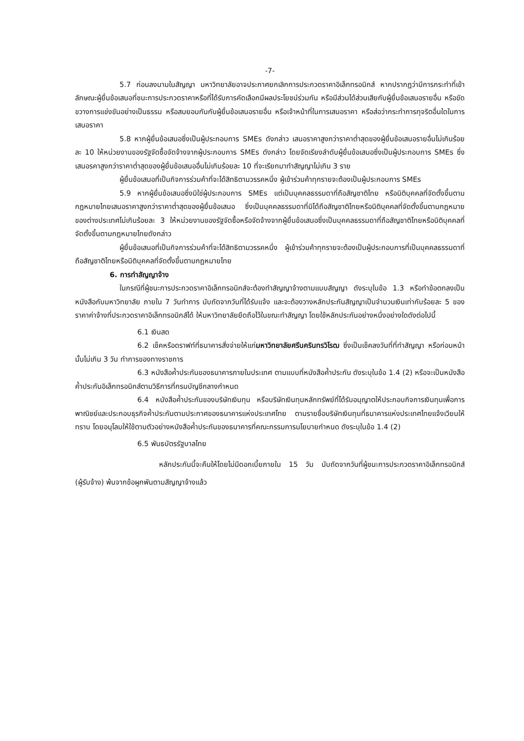-7-
5.7 ก่อนลงนามในสัญญา มหาวิทยาลัยอาจประกาศยกเลิกการประกวดราคาอิเล็กทรอนิกส์ หากปรากฏว่ามีการกระทำที่เข้าลักษณะผู้ยื่นข้อเสนอที่ชนะการประกวดราคาหรือที่ได้รับการคัดเลือกมีผลประโยชน์ร่วมกัน หรือมีส่วนได้ส่วนเสียกับผู้ยื่นข้อเสนอรายอื่น หรือขัดขวางการแข่งขันอย่างเป็นธรรม หรือสมยอมกันกับผู้ยื่นข้อเสนอรายอื่น หรือเจ้าหน้าที่ในการเสนอราคา หรือส่อว่ากระทำการทุจริตอื่นใดในการเสนอราคา
5.8 หากผู้ยื่นข้อเสนอซึ่งเป็นผู้ประกอบการ SMEs ดังกล่าว เสนอราคาสูงกว่าราคาต่ำสุดของผู้ยื่นข้อเสนอรายอื่นไม่เกินร้อยละ 10 ให้หน่วยงานของรัฐจัดซื้อจัดจ้างจากผู้ประกอบการ SMEs ดังกล่าว โดยจัดเรียงลำดับผู้ยื่นข้อเสนอซึ่งเป็นผู้ประกอบการ SMEs ซึ่งเสนอรคาสูงกว่าราคาต่ำสุดของผู้ยื่นข้อเสนออื่นไม่เกินร้อยละ 10 ที่จะเรียกมาทำสัญญาไม่เกิน 3 ราย
ผู้ยื่นข้อเสนอที่เป็นกิจการร่วมค้าที่จะได้สิทธิตามวรรคหนึ่ง ผู้เข้าร่วมค้าทุกรายจะต้องเป็นผู้ประกอบการ SMEs
5.9 หากผู้ยื่นข้อเสนอซึ่งมิใช่ผู้ประกอบการ SMEs แต่เป็นบุคคลธรรมดาที่ถือสัญชาติไทย หรือนิติบุคคลที่จัดตั้งขึ้นตามกฎหมายไทยเสนอราคาสูงกว่าราคาต่ำสุดของผู้ยื่นข้อเสนอ ซึ่งเป็นบุคคลธรรมดาที่มิได้ถือสัญชาติไทยหรือนิติบุคคลที่จัดตั้งขึ้นตามกฎหมายของต่างประเทศไม่เกินร้อยละ 3 ให้หน่วยงานของรัฐจัดซื้อหรือจัดจ้างจากผู้ยื่นข้อเสนอซึ่งเป็นบุคคลธรรมดาที่ถือสัญชาติไทยหรือนิติบุคคลที่จัดตั้งขึ้นตามกฎหมายไทยดังกล่าว
ผู้ยื่นข้อเสนอที่เป็นกิจการร่วมค้าที่จะได้สิทธิตามวรรคหนึ่ง ผู้เข้าร่วมค้าทุกรายจะต้องเป็นผู้ประกอบการที่เป็นบุคคลธรรมดาที่ถือสัญชาติไทยหรือนิติบุคคลที่จัดตั้งขึ้นตามกฎหมายไทย
6. การทำสัญญาจ้าง
ในกรณีที่ผู้ชนะการประกวดราคาอิเล็กทรอนิกส์จะต้องทำสัญญาจ้างตามแบบสัญญา ดังระบุในข้อ 1.3 หรือทำข้อตกลงเป็นหนังสือกับมหาวิทยาลัย ภายใน 7 วันทำการ นับถัดจากวันที่ได้รับแจ้ง และจะต้องวางหลักประกันสัญญาเป็นจำนวนเงินเท่ากับร้อยละ 5 ของราคาค่าจ้างที่ประกวดราคาอิเล็กทรอนิกส์ได้ ให้มหาวิทยาลัยยึดถือไว้ในขณะทำสัญญา โดยใช้หลักประกันอย่างหนึ่งอย่างใดดังต่อไปนี้
6.1 เงินสด
6.2 เช็คหรือดราฟท์ที่ธนาคารสั่งจ่ายให้แก่มหาวิทยาลัยศรีนครินทรวิโรฒ ซึ่งเป็นเช็คลงวันที่ที่ทำสัญญา หรือก่อนหน้านั้นไม่เกิน 3 วัน ทำการของทางราชการ
6.3 หนังสือค้ำประกันของธนาคารภายในประเทศ ตามแบบที่หนังสือค้ำประกัน ดังระบุในข้อ 1.4 (2) หรือจะเป็นหนังสือค้ำประกันอิเล็กทรอนิกส์ตามวิธีการที่กรมบัญชีกลางกำหนด
6.4 หนังสือค้ำประกันของบริษัทเงินทุน หรือบริษัทเงินทุนหลักทรัพย์ที่ได้รับอนุญาตให้ประกอบกิจการเงินทุนเพื่อการพาณิชย์และประกอบธุรกิจค้ำประกันตามประกาศของธนาคารแห่งประเทศไทย ตามรายชื่อบริษัทเงินทุนที่ธนาคารแห่งประเทศไทยแจ้งเวียนให้ทราบ โดยอนุโลมให้ใช้ตามตัวอย่างหนังสือค้ำประกันของธนาคารที่คณะกรรมการนโยบายกำหนด ดังระบุในข้อ 1.4 (2)
6.5 พันธบัตรรัฐบาลไทย
หลักประกันนี้จะคืนให้โดยไม่มีดอกเบี้ยภายใน 15 วัน นับถัดจากวันที่ผู้ชนะการประกวดราคาอิเล็กทรอนิกส์ (ผู้รับจ้าง) พ้นจากข้อผูกพันตามสัญญาจ้างแล้ว